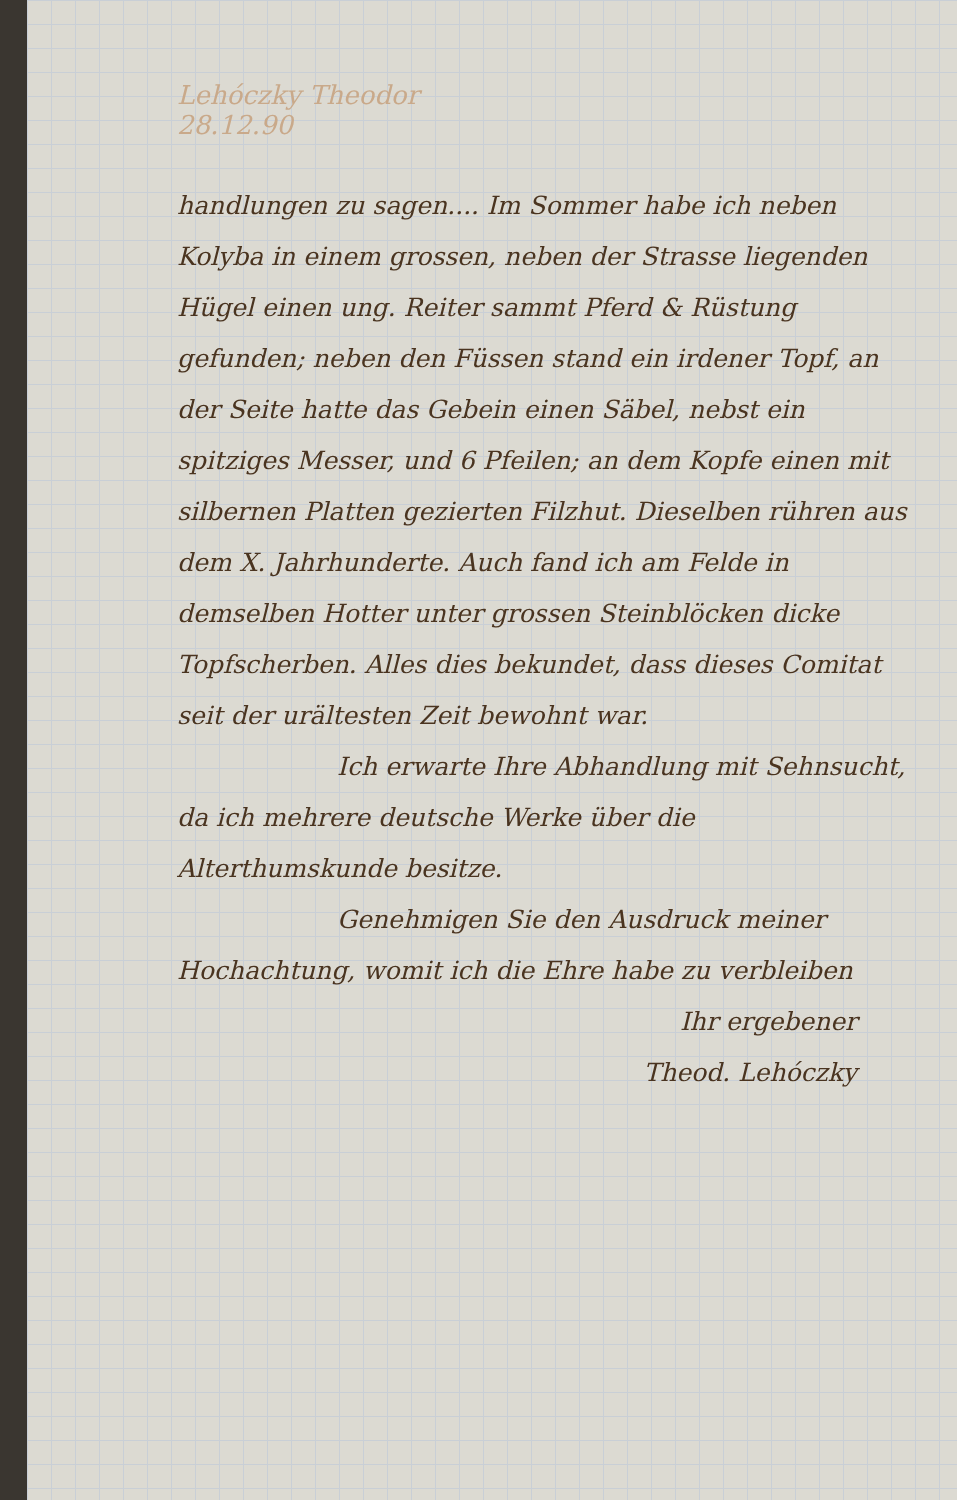Lehóczky Theodor
28.12.90
handlungen zu sagen.... Im Sommer habe ich neben Kolyba in einem grossen, neben der Strasse liegenden Hügel einen ung. Reiter sammt Pferd & Rüstung gefunden; neben den Füssen stand ein irdener Topf, an der Seite hatte das Gebein einen Säbel, nebst ein spitziges Messer, und 6 Pfeilen; an dem Kopfe einen mit silbernen Platten gezierten Filzhut. Dieselben rühren aus dem X. Jahrhunderte. Auch fand ich am Felde in demselben Hotter unter grossen Steinblöcken dicke Topfscherben. Alles dies bekundet, dass dieses Comitat seit der urältesten Zeit bewohnt war.
Ich erwarte Ihre Abhandlung mit Sehnsucht, da ich mehrere deutsche Werke über die Alterthumskunde besitze.
Genehmigen Sie den Ausdruck meiner Hochachtung, womit ich die Ehre habe zu verbleiben
Ihr ergebener
Theod. Lehóczky